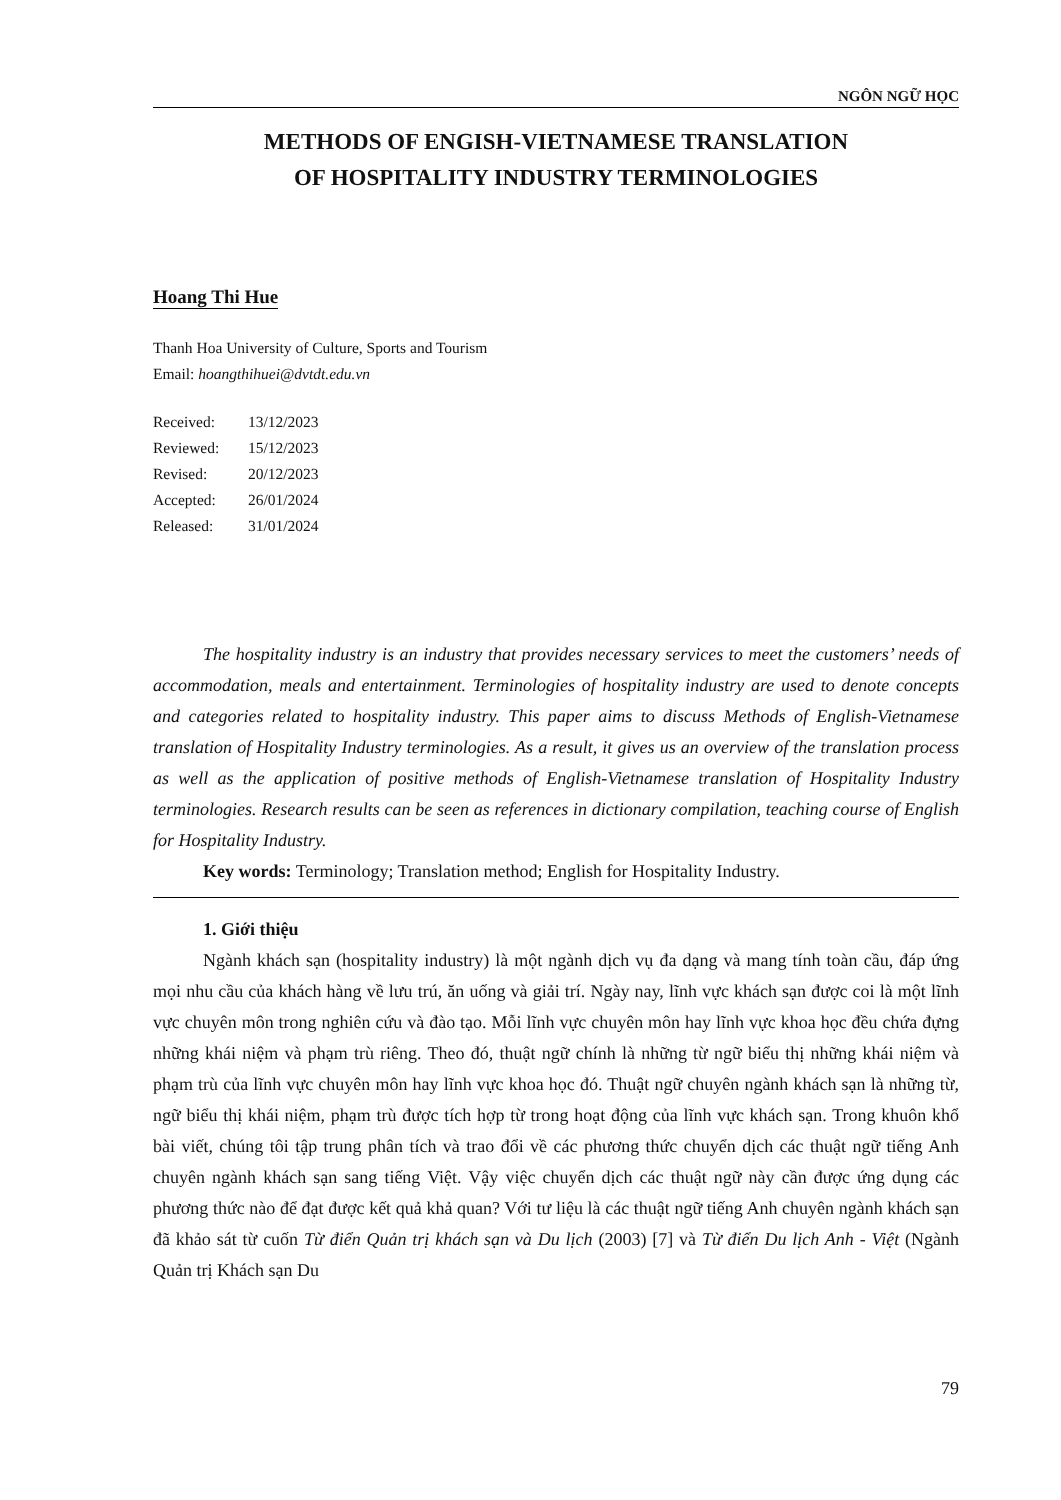NGÔN NGỮ HỌC
METHODS OF ENGISH-VIETNAMESE TRANSLATION
OF HOSPITALITY INDUSTRY TERMINOLOGIES
Hoang Thi Hue
Thanh Hoa University of Culture, Sports and Tourism
Email: hoangthihuei@dvtdt.edu.vn
| Received: | 13/12/2023 |
| Reviewed: | 15/12/2023 |
| Revised: | 20/12/2023 |
| Accepted: | 26/01/2024 |
| Released: | 31/01/2024 |
The hospitality industry is an industry that provides necessary services to meet the customers’ needs of accommodation, meals and entertainment. Terminologies of hospitality industry are used to denote concepts and categories related to hospitality industry. This paper aims to discuss Methods of English-Vietnamese translation of Hospitality Industry terminologies. As a result, it gives us an overview of the translation process as well as the application of positive methods of English-Vietnamese translation of Hospitality Industry terminologies. Research results can be seen as references in dictionary compilation, teaching course of English for Hospitality Industry.
Key words: Terminology; Translation method; English for Hospitality Industry.
1. Giới thiệu
Ngành khách sạn (hospitality industry) là một ngành dịch vụ đa dạng và mang tính toàn cầu, đáp ứng mọi nhu cầu của khách hàng về lưu trú, ăn uống và giải trí. Ngày nay, lĩnh vực khách sạn được coi là một lĩnh vực chuyên môn trong nghiên cứu và đào tạo. Mỗi lĩnh vực chuyên môn hay lĩnh vực khoa học đều chứa đựng những khái niệm và phạm trù riêng. Theo đó, thuật ngữ chính là những từ ngữ biểu thị những khái niệm và phạm trù của lĩnh vực chuyên môn hay lĩnh vực khoa học đó. Thuật ngữ chuyên ngành khách sạn là những từ, ngữ biểu thị khái niệm, phạm trù được tích hợp từ trong hoạt động của lĩnh vực khách sạn. Trong khuôn khổ bài viết, chúng tôi tập trung phân tích và trao đổi về các phương thức chuyển dịch các thuật ngữ tiếng Anh chuyên ngành khách sạn sang tiếng Việt. Vậy việc chuyển dịch các thuật ngữ này cần được ứng dụng các phương thức nào để đạt được kết quả khả quan? Với tư liệu là các thuật ngữ tiếng Anh chuyên ngành khách sạn đã khảo sát từ cuốn Từ điển Quản trị khách sạn và Du lịch (2003) [7] và Từ điển Du lịch Anh - Việt (Ngành Quản trị Khách sạn Du
79